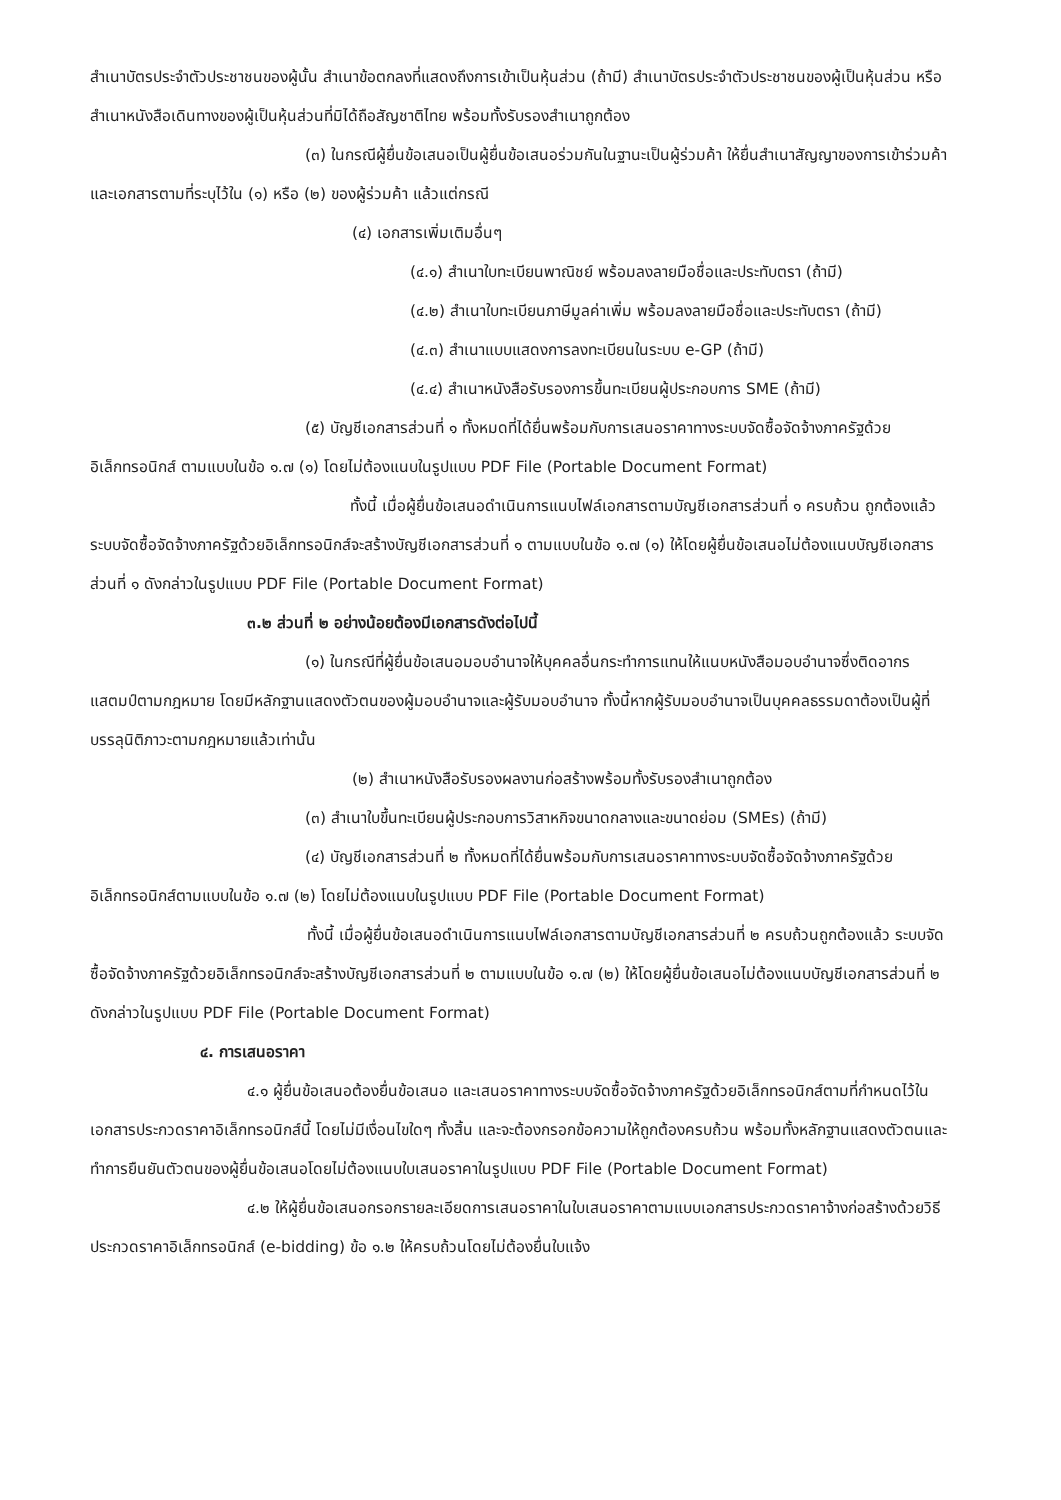สำเนาบัตรประจำตัวประชาชนของผู้นั้น สำเนาข้อตกลงที่แสดงถึงการเข้าเป็นหุ้นส่วน (ถ้ามี) สำเนาบัตรประจำตัวประชาชนของผู้เป็นหุ้นส่วน หรือสำเนาหนังสือเดินทางของผู้เป็นหุ้นส่วนที่มิได้ถือสัญชาติไทย พร้อมทั้งรับรองสำเนาถูกต้อง
(๓) ในกรณีผู้ยื่นข้อเสนอเป็นผู้ยื่นข้อเสนอร่วมกันในฐานะเป็นผู้ร่วมค้า ให้ยื่นสำเนาสัญญาของการเข้าร่วมค้า และเอกสารตามที่ระบุไว้ใน (๑) หรือ (๒) ของผู้ร่วมค้า แล้วแต่กรณี
(๔) เอกสารเพิ่มเติมอื่นๆ
(๔.๑) สำเนาใบทะเบียนพาณิชย์ พร้อมลงลายมือชื่อและประทับตรา (ถ้ามี)
(๔.๒) สำเนาใบทะเบียนภาษีมูลค่าเพิ่ม พร้อมลงลายมือชื่อและประทับตรา (ถ้ามี)
(๔.๓) สำเนาแบบแสดงการลงทะเบียนในระบบ e-GP (ถ้ามี)
(๔.๔) สำเนาหนังสือรับรองการขึ้นทะเบียนผู้ประกอบการ SME (ถ้ามี)
(๕) บัญชีเอกสารส่วนที่ ๑ ทั้งหมดที่ได้ยื่นพร้อมกับการเสนอราคาทางระบบจัดซื้อจัดจ้างภาครัฐด้วยอิเล็กทรอนิกส์ ตามแบบในข้อ ๑.๗ (๑) โดยไม่ต้องแนบในรูปแบบ PDF File (Portable Document Format)
ทั้งนี้ เมื่อผู้ยื่นข้อเสนอดำเนินการแนบไฟล์เอกสารตามบัญชีเอกสารส่วนที่ ๑ ครบถ้วน ถูกต้องแล้ว ระบบจัดซื้อจัดจ้างภาครัฐด้วยอิเล็กทรอนิกส์จะสร้างบัญชีเอกสารส่วนที่ ๑ ตามแบบในข้อ ๑.๗ (๑) ให้โดยผู้ยื่นข้อเสนอไม่ต้องแนบบัญชีเอกสารส่วนที่ ๑ ดังกล่าวในรูปแบบ PDF File (Portable Document Format)
๓.๒ ส่วนที่ ๒ อย่างน้อยต้องมีเอกสารดังต่อไปนี้
(๑) ในกรณีที่ผู้ยื่นข้อเสนอมอบอำนาจให้บุคคลอื่นกระทำการแทนให้แนบหนังสือมอบอำนาจซึ่งติดอากรแสตมป์ตามกฎหมาย โดยมีหลักฐานแสดงตัวตนของผู้มอบอำนาจและผู้รับมอบอำนาจ ทั้งนี้หากผู้รับมอบอำนาจเป็นบุคคลธรรมดาต้องเป็นผู้ที่บรรลุนิติภาวะตามกฎหมายแล้วเท่านั้น
(๒) สำเนาหนังสือรับรองผลงานก่อสร้างพร้อมทั้งรับรองสำเนาถูกต้อง
(๓) สำเนาใบขึ้นทะเบียนผู้ประกอบการวิสาหกิจขนาดกลางและขนาดย่อม (SMEs) (ถ้ามี)
(๔) บัญชีเอกสารส่วนที่ ๒ ทั้งหมดที่ได้ยื่นพร้อมกับการเสนอราคาทางระบบจัดซื้อจัดจ้างภาครัฐด้วยอิเล็กทรอนิกส์ตามแบบในข้อ ๑.๗ (๒) โดยไม่ต้องแนบในรูปแบบ PDF File (Portable Document Format)
ทั้งนี้ เมื่อผู้ยื่นข้อเสนอดำเนินการแนบไฟล์เอกสารตามบัญชีเอกสารส่วนที่ ๒ ครบถ้วนถูกต้องแล้ว ระบบจัดซื้อจัดจ้างภาครัฐด้วยอิเล็กทรอนิกส์จะสร้างบัญชีเอกสารส่วนที่ ๒ ตามแบบในข้อ ๑.๗ (๒) ให้โดยผู้ยื่นข้อเสนอไม่ต้องแนบบัญชีเอกสารส่วนที่ ๒ ดังกล่าวในรูปแบบ PDF File (Portable Document Format)
๔. การเสนอราคา
๔.๑ ผู้ยื่นข้อเสนอต้องยื่นข้อเสนอ และเสนอราคาทางระบบจัดซื้อจัดจ้างภาครัฐด้วยอิเล็กทรอนิกส์ตามที่กำหนดไว้ในเอกสารประกวดราคาอิเล็กทรอนิกส์นี้ โดยไม่มีเงื่อนไขใดๆ ทั้งสิ้น และจะต้องกรอกข้อความให้ถูกต้องครบถ้วน พร้อมทั้งหลักฐานแสดงตัวตนและทำการยืนยันตัวตนของผู้ยื่นข้อเสนอโดยไม่ต้องแนบใบเสนอราคาในรูปแบบ PDF File (Portable Document Format)
๔.๒ ให้ผู้ยื่นข้อเสนอกรอกรายละเอียดการเสนอราคาในใบเสนอราคาตามแบบเอกสารประกวดราคาจ้างก่อสร้างด้วยวิธีประกวดราคาอิเล็กทรอนิกส์ (e-bidding) ข้อ ๑.๒ ให้ครบถ้วนโดยไม่ต้องยื่นใบแจ้ง